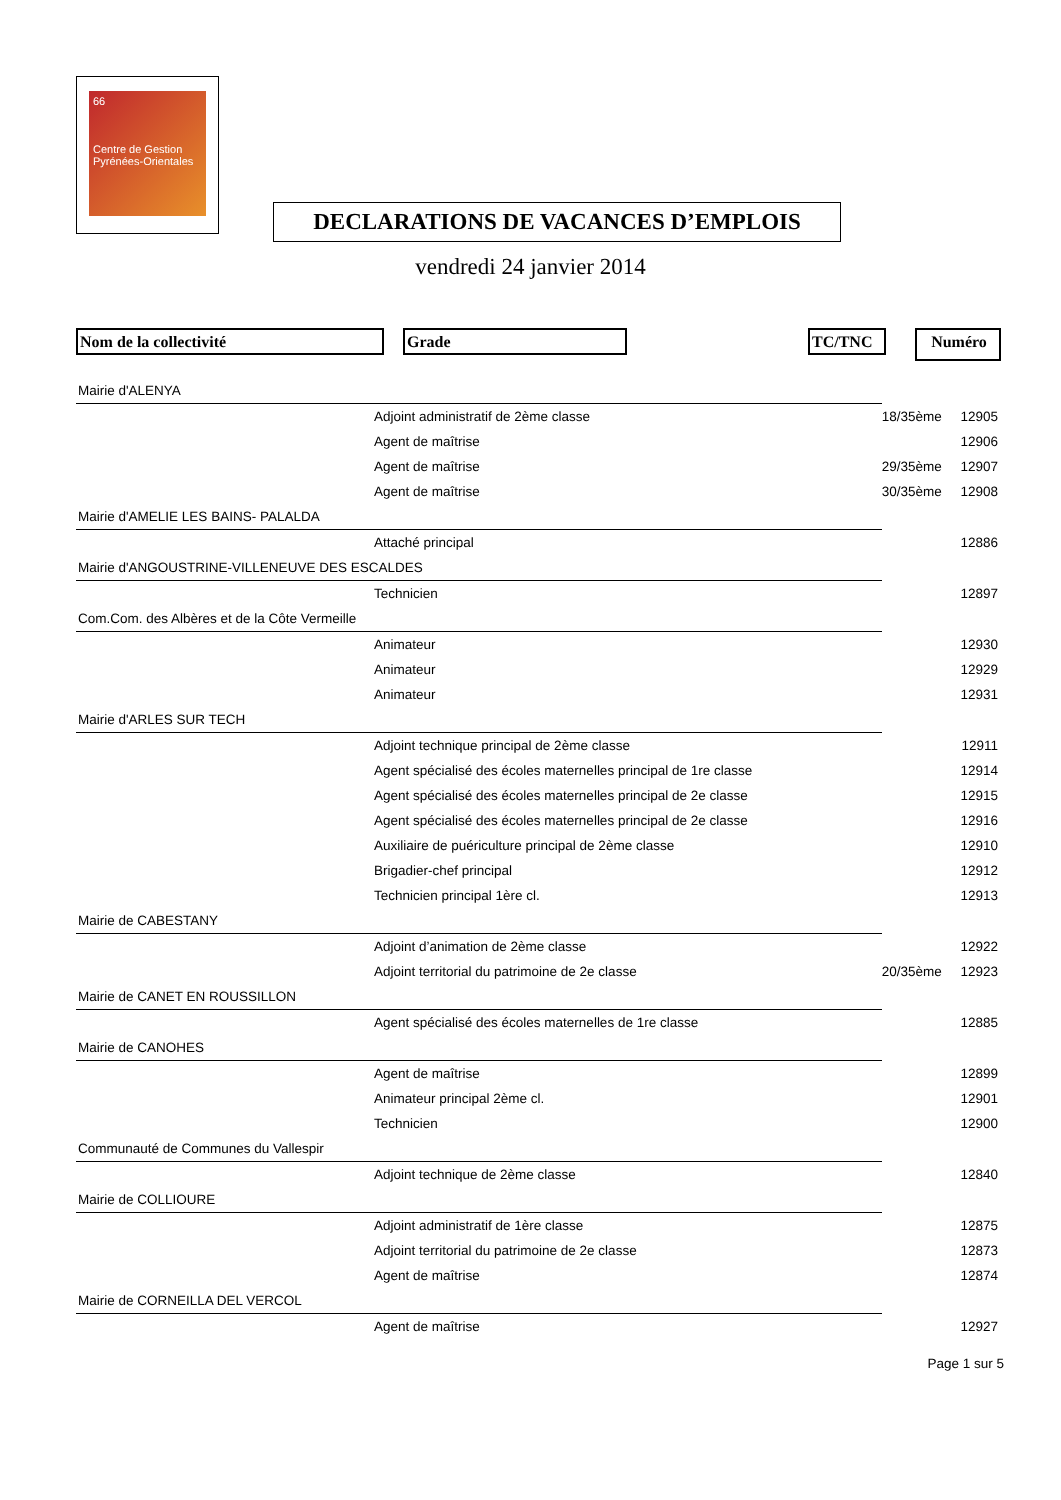66
Centre de Gestion
Pyrénées-Orientales
DECLARATIONS DE VACANCES D’EMPLOIS
vendredi 24 janvier 2014
Nom de la collectivité Grade TC/TNC Numéro
| Mairie d'ALENYA | | |
| Adjoint administratif de 2ème classe | 18/35ème | 12905 |
| Agent de maîtrise | | 12906 |
| Agent de maîtrise | 29/35ème | 12907 |
| Agent de maîtrise | 30/35ème | 12908 |
| Mairie d'AMELIE LES BAINS- PALALDA | | |
| Attaché principal | | 12886 |
| Mairie d'ANGOUSTRINE-VILLENEUVE DES ESCALDES | | |
| Technicien | | 12897 |
| Com.Com. des Albères et de la Côte Vermeille | | |
| Animateur | | 12930 |
| Animateur | | 12929 |
| Animateur | | 12931 |
| Mairie d'ARLES SUR TECH | | |
| Adjoint technique principal de 2ème classe | | 12911 |
| Agent spécialisé des écoles maternelles principal de 1re classe | | 12914 |
| Agent spécialisé des écoles maternelles principal de 2e classe | | 12915 |
| Agent spécialisé des écoles maternelles principal de 2e classe | | 12916 |
| Auxiliaire de puériculture principal de 2ème classe | | 12910 |
| Brigadier-chef principal | | 12912 |
| Technicien principal 1ère cl. | | 12913 |
| Mairie de CABESTANY | | |
| Adjoint d’animation de 2ème classe | | 12922 |
| Adjoint territorial du patrimoine de 2e classe | 20/35ème | 12923 |
| Mairie de CANET EN ROUSSILLON | | |
| Agent spécialisé des écoles maternelles de 1re classe | | 12885 |
| Mairie de CANOHES | | |
| Agent de maîtrise | | 12899 |
| Animateur principal 2ème cl. | | 12901 |
| Technicien | | 12900 |
| Communauté de Communes du Vallespir | | |
| Adjoint technique de 2ème classe | | 12840 |
| Mairie de COLLIOURE | | |
| Adjoint administratif de 1ère classe | | 12875 |
| Adjoint territorial du patrimoine de 2e classe | | 12873 |
| Agent de maîtrise | | 12874 |
| Mairie de CORNEILLA DEL VERCOL | | |
| Agent de maîtrise | | 12927 |
Page 1 sur 5